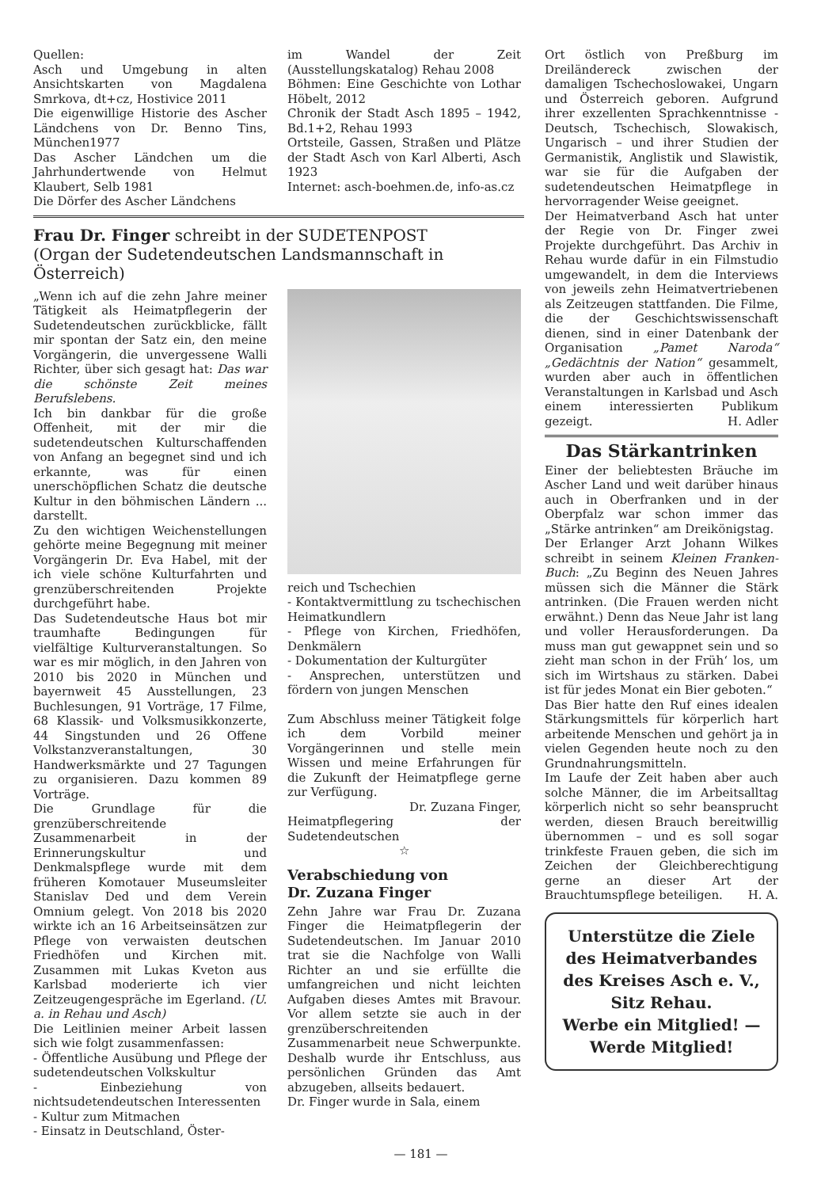Quellen:
Asch und Umgebung in alten Ansichtskarten von Magdalena Smrkova, dt+cz, Hostivice 2011
Die eigenwillige Historie des Ascher Ländchens von Dr. Benno Tins, München1977
Das Ascher Ländchen um die Jahrhundertwende von Helmut Klaubert, Selb 1981
Die Dörfer des Ascher Ländchens
im Wandel der Zeit (Ausstellungskatalog) Rehau 2008
Böhmen: Eine Geschichte von Lothar Höbelt, 2012
Chronik der Stadt Asch 1895 – 1942, Bd.1+2, Rehau 1993
Ortsteile, Gassen, Straßen und Plätze der Stadt Asch von Karl Alberti, Asch 1923
Internet: asch-boehmen.de, info-as.cz
Frau Dr. Finger schreibt in der SUDETENPOST
(Organ der Sudetendeutschen Landsmannschaft in Österreich)
„Wenn ich auf die zehn Jahre meiner Tätigkeit als Heimatpflegerin der Sudetendeutschen zurückblicke, fällt mir spontan der Satz ein, den meine Vorgängerin, die unvergessene Walli Richter, über sich gesagt hat: Das war die schönste Zeit meines Berufslebens.
Ich bin dankbar für die große Offenheit, mit der mir die sudetendeutschen Kulturschaffenden von Anfang an begegnet sind und ich erkannte, was für einen unerschöpflichen Schatz die deutsche Kultur in den böhmischen Ländern ... darstellt.
Zu den wichtigen Weichenstellungen gehörte meine Begegnung mit meiner Vorgängerin Dr. Eva Habel, mit der ich viele schöne Kulturfahrten und grenzüberschreitenden Projekte durchgeführt habe.
Das Sudetendeutsche Haus bot mir traumhafte Bedingungen für vielfältige Kulturveranstaltungen. So war es mir möglich, in den Jahren von 2010 bis 2020 in München und bayernweit 45 Ausstellungen, 23 Buchlesungen, 91 Vorträge, 17 Filme, 68 Klassik- und Volksmusikkonzerte, 44 Singstunden und 26 Offene Volkstanzveranstaltungen, 30 Handwerksmärkte und 27 Tagungen zu organisieren. Dazu kommen 89 Vorträge.
Die Grundlage für die grenzüberschreitende Zusammenarbeit in der Erinnerungskultur und Denkmalspflege wurde mit dem früheren Komotauer Museumsleiter Stanislav Ded und dem Verein Omnium gelegt. Von 2018 bis 2020 wirkte ich an 16 Arbeitseinsätzen zur Pflege von verwaisten deutschen Friedhöfen und Kirchen mit. Zusammen mit Lukas Kveton aus Karlsbad moderierte ich vier Zeitzeugengespräche im Egerland. (U. a. in Rehau und Asch)
Die Leitlinien meiner Arbeit lassen sich wie folgt zusammenfassen:
- Öffentliche Ausübung und Pflege der sudetendeutschen Volkskultur
- Einbeziehung von nichtsudetendeutschen Interessenten
- Kultur zum Mitmachen
- Einsatz in Deutschland, Öster-
reich und Tschechien
- Kontaktvermittlung zu tschechischen Heimatkundlern
- Pflege von Kirchen, Friedhöfen, Denkmälern
- Dokumentation der Kulturgüter
- Ansprechen, unterstützen und fördern von jungen Menschen
Zum Abschluss meiner Tätigkeit folge ich dem Vorbild meiner Vorgängerinnen und stelle mein Wissen und meine Erfahrungen für die Zukunft der Heimatpflege gerne zur Verfügung.
Dr. Zuzana Finger,
Heimatpflegering der Sudetendeutschen
☆
Verabschiedung von
Dr. Zuzana Finger
Zehn Jahre war Frau Dr. Zuzana Finger die Heimatpflegerin der Sudetendeutschen. Im Januar 2010 trat sie die Nachfolge von Walli Richter an und sie erfüllte die umfangreichen und nicht leichten Aufgaben dieses Amtes mit Bravour. Vor allem setzte sie auch in der grenzüberschreitenden Zusammenarbeit neue Schwerpunkte. Deshalb wurde ihr Entschluss, aus persönlichen Gründen das Amt abzugeben, allseits bedauert.
Dr. Finger wurde in Sala, einem
Ort östlich von Preßburg im Dreiländereck zwischen der damaligen Tschechoslowakei, Ungarn und Österreich geboren. Aufgrund ihrer exzellenten Sprachkenntnisse - Deutsch, Tschechisch, Slowakisch, Ungarisch – und ihrer Studien der Germanistik, Anglistik und Slawistik, war sie für die Aufgaben der sudetendeutschen Heimatpflege in hervorragender Weise geeignet.
Der Heimatverband Asch hat unter der Regie von Dr. Finger zwei Projekte durchgeführt. Das Archiv in Rehau wurde dafür in ein Filmstudio umgewandelt, in dem die Interviews von jeweils zehn Heimatvertriebenen als Zeitzeugen stattfanden. Die Filme, die der Geschichtswissenschaft dienen, sind in einer Datenbank der Organisation „Pamet Naroda“ „Gedächtnis der Nation“ gesammelt, wurden aber auch in öffentlichen Veranstaltungen in Karlsbad und Asch einem interessierten Publikum gezeigt. H. Adler
Das Stärkantrinken
Einer der beliebtesten Bräuche im Ascher Land und weit darüber hinaus auch in Oberfranken und in der Oberpfalz war schon immer das „Stärke antrinken“ am Dreikönigstag.
Der Erlanger Arzt Johann Wilkes schreibt in seinem Kleinen Franken-Buch: „Zu Beginn des Neuen Jahres müssen sich die Männer die Stärk antrinken. (Die Frauen werden nicht erwähnt.) Denn das Neue Jahr ist lang und voller Herausforderungen. Da muss man gut gewappnet sein und so zieht man schon in der Früh‘ los, um sich im Wirtshaus zu stärken. Dabei ist für jedes Monat ein Bier geboten.“
Das Bier hatte den Ruf eines idealen Stärkungsmittels für körperlich hart arbeitende Menschen und gehört ja in vielen Gegenden heute noch zu den Grundnahrungsmitteln.
Im Laufe der Zeit haben aber auch solche Männer, die im Arbeitsalltag körperlich nicht so sehr beansprucht werden, diesen Brauch bereitwillig übernommen – und es soll sogar trinkfeste Frauen geben, die sich im Zeichen der Gleichberechtigung gerne an dieser Art der Brauchtumspflege beteiligen. H. A.
Unterstütze die Ziele des Heimatverbandes des Kreises Asch e. V., Sitz Rehau.
Werbe ein Mitglied! —
Werde Mitglied!
— 181 —